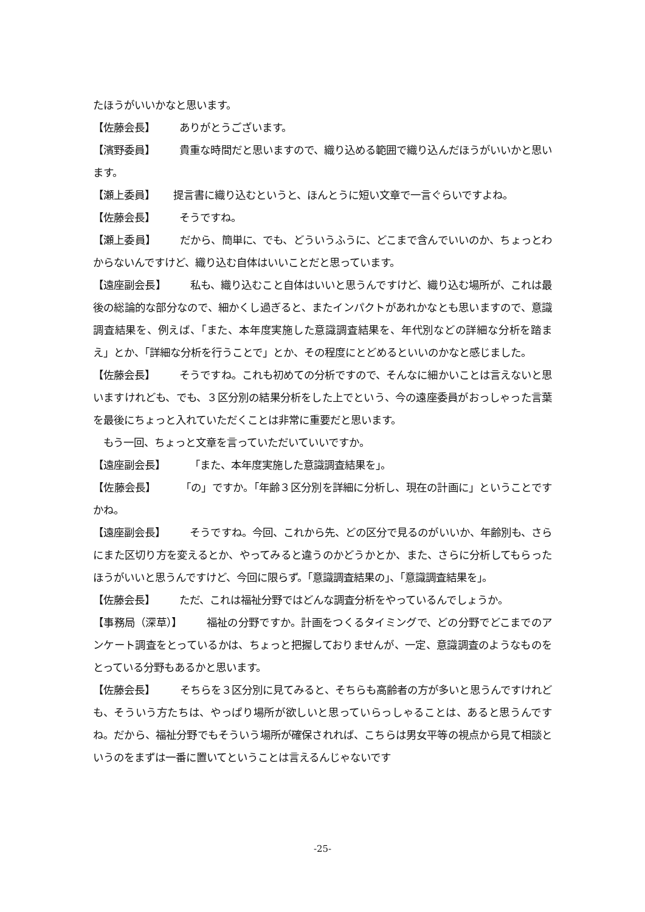たほうがいいかなと思います。
【佐藤会長】 ありがとうございます。
【濱野委員】 貴重な時間だと思いますので、織り込める範囲で織り込んだほうがいいかと思います。
【瀬上委員】 提言書に織り込むというと、ほんとうに短い文章で一言ぐらいですよね。
【佐藤会長】 そうですね。
【瀬上委員】 だから、簡単に、でも、どういうふうに、どこまで含んでいいのか、ちょっとわからないんですけど、織り込む自体はいいことだと思っています。
【遠座副会長】 私も、織り込むこと自体はいいと思うんですけど、織り込む場所が、これは最後の総論的な部分なので、細かくし過ぎると、またインパクトがあれかなとも思いますので、意識調査結果を、例えば、「また、本年度実施した意識調査結果を、年代別などの詳細な分析を踏まえ」とか、「詳細な分析を行うことで」とか、その程度にとどめるといいのかなと感じました。
【佐藤会長】 そうですね。これも初めての分析ですので、そんなに細かいことは言えないと思いますけれども、でも、３区分別の結果分析をした上でという、今の遠座委員がおっしゃった言葉を最後にちょっと入れていただくことは非常に重要だと思います。
　もう一回、ちょっと文章を言っていただいていいですか。
【遠座副会長】 「また、本年度実施した意識調査結果を」。
【佐藤会長】 「の」ですか。「年齢３区分別を詳細に分析し、現在の計画に」ということですかね。
【遠座副会長】 そうですね。今回、これから先、どの区分で見るのがいいか、年齢別も、さらにまた区切り方を変えるとか、やってみると違うのかどうかとか、また、さらに分析してもらったほうがいいと思うんですけど、今回に限らず。「意識調査結果の」、「意識調査結果を」。
【佐藤会長】 ただ、これは福祉分野ではどんな調査分析をやっているんでしょうか。
【事務局（深草）】 福祉の分野ですか。計画をつくるタイミングで、どの分野でどこまでのアンケート調査をとっているかは、ちょっと把握しておりませんが、一定、意識調査のようなものをとっている分野もあるかと思います。
【佐藤会長】 そちらを３区分別に見てみると、そちらも高齢者の方が多いと思うんですけれども、そういう方たちは、やっぱり場所が欲しいと思っていらっしゃることは、あると思うんですね。だから、福祉分野でもそういう場所が確保されれば、こちらは男女平等の視点から見て相談というのをまずは一番に置いてということは言えるんじゃないです
-25-